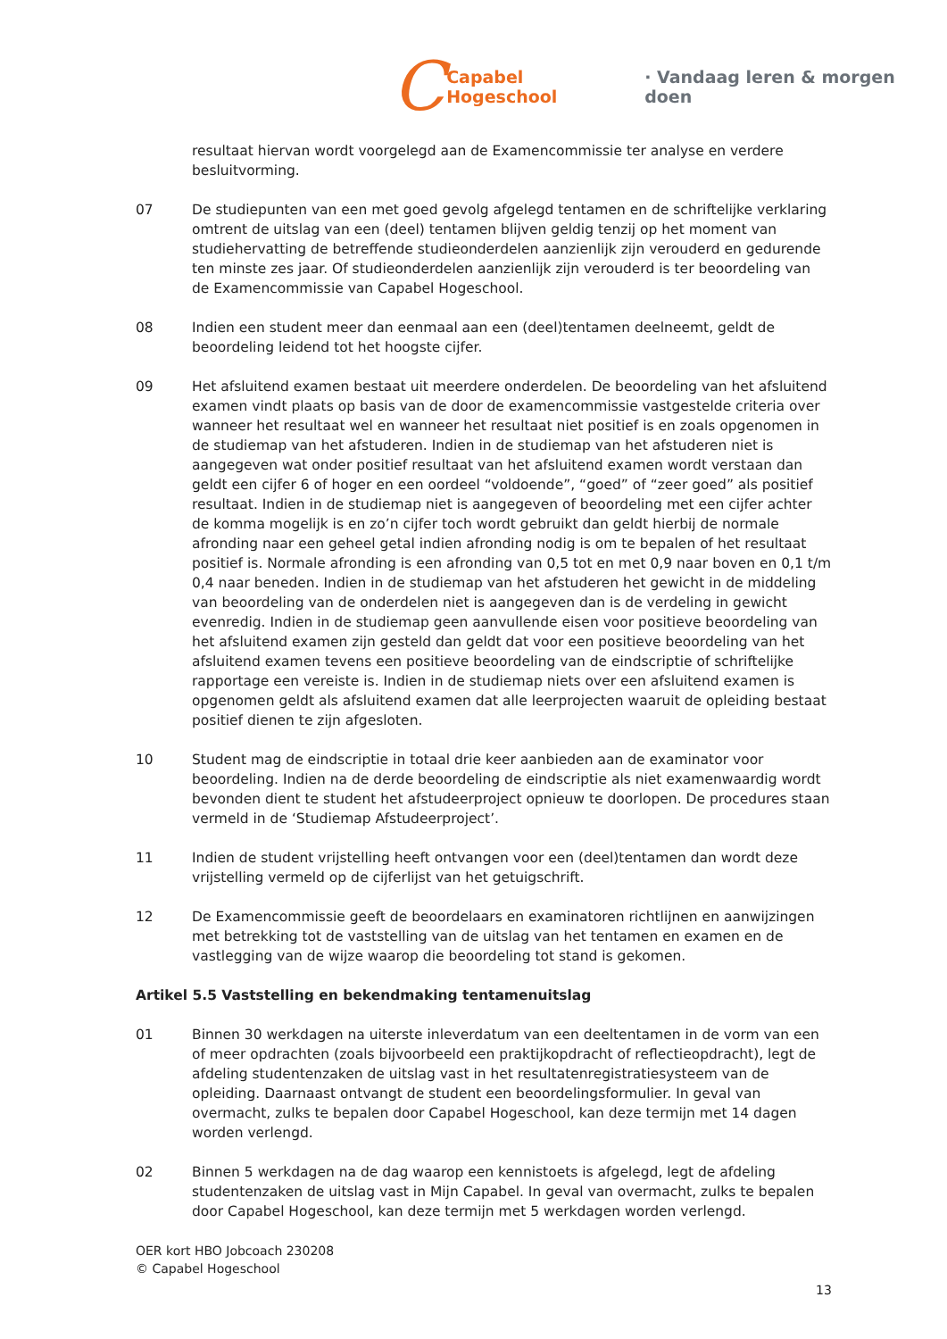C Capabel Hogeschool · Vandaag leren & morgen doen
resultaat hiervan wordt voorgelegd aan de Examencommissie ter analyse en verdere besluitvorming.
07 De studiepunten van een met goed gevolg afgelegd tentamen en de schriftelijke verklaring omtrent de uitslag van een (deel) tentamen blijven geldig tenzij op het moment van studiehervatting de betreffende studieonderdelen aanzienlijk zijn verouderd en gedurende ten minste zes jaar. Of studieonderdelen aanzienlijk zijn verouderd is ter beoordeling van de Examencommissie van Capabel Hogeschool.
08 Indien een student meer dan eenmaal aan een (deel)tentamen deelneemt, geldt de beoordeling leidend tot het hoogste cijfer.
09 Het afsluitend examen bestaat uit meerdere onderdelen. De beoordeling van het afsluitend examen vindt plaats op basis van de door de examencommissie vastgestelde criteria over wanneer het resultaat wel en wanneer het resultaat niet positief is en zoals opgenomen in de studiemap van het afstuderen. Indien in de studiemap van het afstuderen niet is aangegeven wat onder positief resultaat van het afsluitend examen wordt verstaan dan geldt een cijfer 6 of hoger en een oordeel “voldoende”, “goed” of “zeer goed” als positief resultaat. Indien in de studiemap niet is aangegeven of beoordeling met een cijfer achter de komma mogelijk is en zo’n cijfer toch wordt gebruikt dan geldt hierbij de normale afronding naar een geheel getal indien afronding nodig is om te bepalen of het resultaat positief is. Normale afronding is een afronding van 0,5 tot en met 0,9 naar boven en 0,1 t/m 0,4 naar beneden. Indien in de studiemap van het afstuderen het gewicht in de middeling van beoordeling van de onderdelen niet is aangegeven dan is de verdeling in gewicht evenredig. Indien in de studiemap geen aanvullende eisen voor positieve beoordeling van het afsluitend examen zijn gesteld dan geldt dat voor een positieve beoordeling van het afsluitend examen tevens een positieve beoordeling van de eindscriptie of schriftelijke rapportage een vereiste is. Indien in de studiemap niets over een afsluitend examen is opgenomen geldt als afsluitend examen dat alle leerprojecten waaruit de opleiding bestaat positief dienen te zijn afgesloten.
10 Student mag de eindscriptie in totaal drie keer aanbieden aan de examinator voor beoordeling. Indien na de derde beoordeling de eindscriptie als niet examenwaardig wordt bevonden dient te student het afstudeerproject opnieuw te doorlopen. De procedures staan vermeld in de ‘Studiemap Afstudeerproject’.
11 Indien de student vrijstelling heeft ontvangen voor een (deel)tentamen dan wordt deze vrijstelling vermeld op de cijferlijst van het getuigschrift.
12 De Examencommissie geeft de beoordelaars en examinatoren richtlijnen en aanwijzingen met betrekking tot de vaststelling van de uitslag van het tentamen en examen en de vastlegging van de wijze waarop die beoordeling tot stand is gekomen.
Artikel 5.5 Vaststelling en bekendmaking tentamenuitslag
01 Binnen 30 werkdagen na uiterste inleverdatum van een deeltentamen in de vorm van een of meer opdrachten (zoals bijvoorbeeld een praktijkopdracht of reflectieopdracht), legt de afdeling studentenzaken de uitslag vast in het resultatenregistratiesysteem van de opleiding. Daarnaast ontvangt de student een beoordelingsformulier. In geval van overmacht, zulks te bepalen door Capabel Hogeschool, kan deze termijn met 14 dagen worden verlengd.
02 Binnen 5 werkdagen na de dag waarop een kennistoets is afgelegd, legt de afdeling studentenzaken de uitslag vast in Mijn Capabel. In geval van overmacht, zulks te bepalen door Capabel Hogeschool, kan deze termijn met 5 werkdagen worden verlengd.
OER kort HBO Jobcoach 230208
© Capabel Hogeschool
13